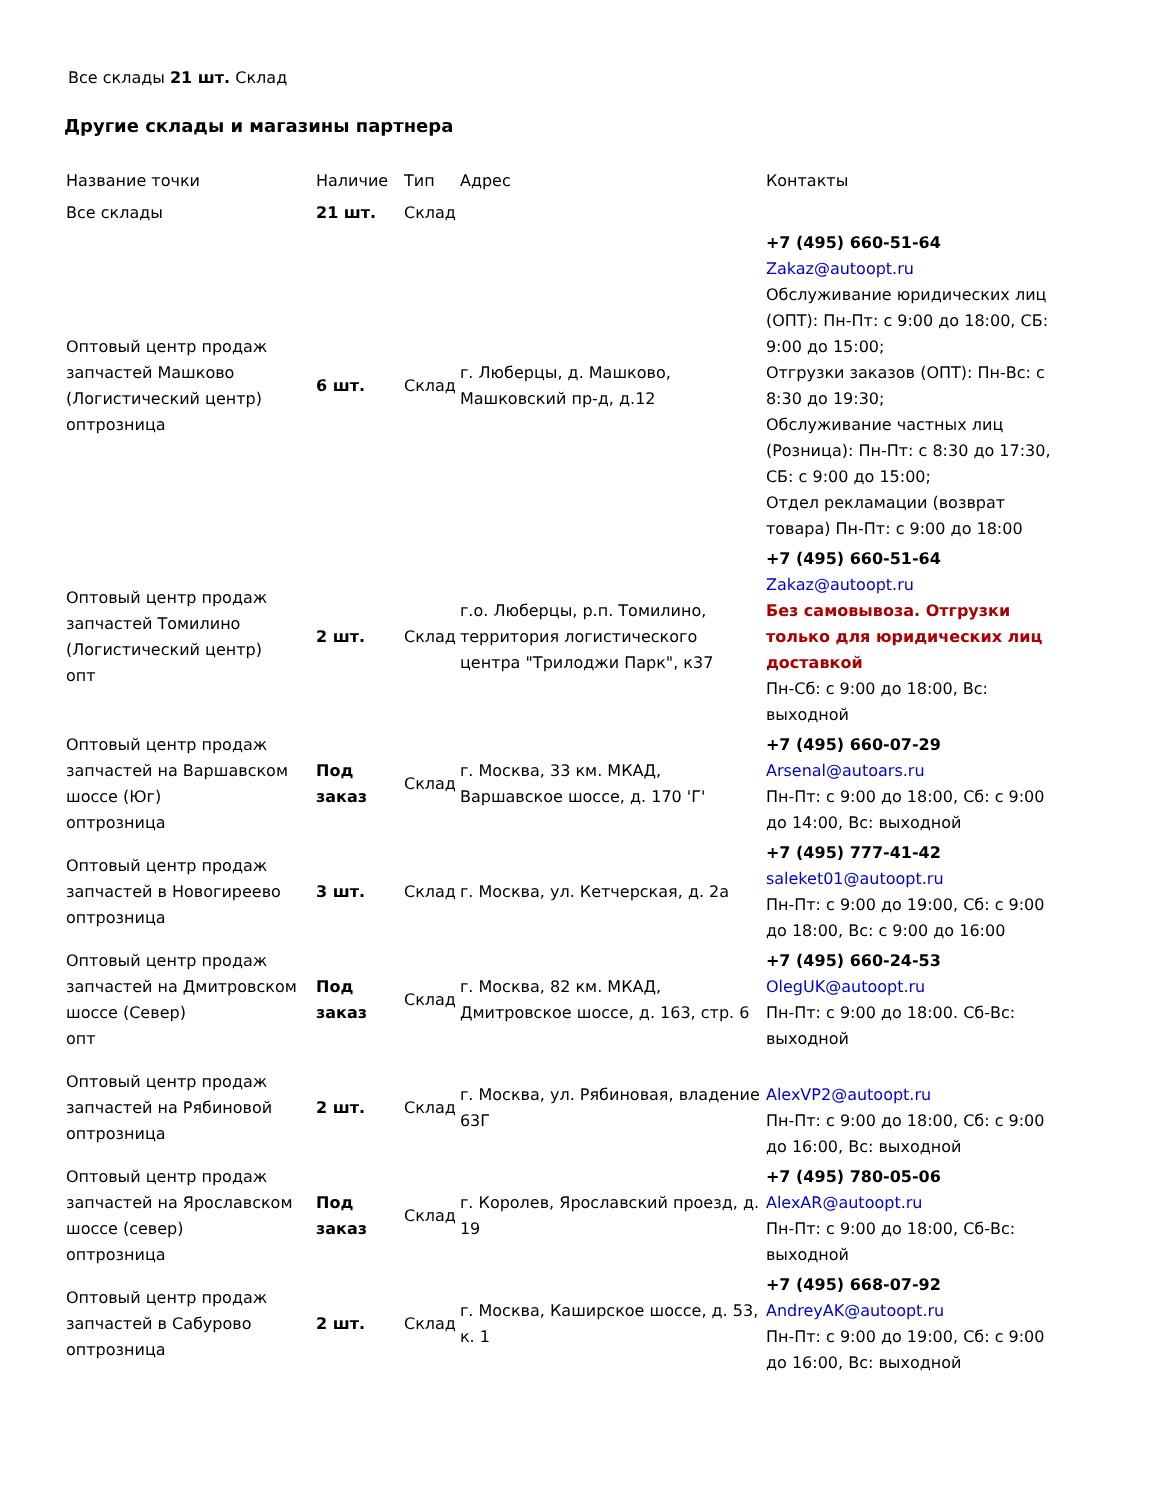Все склады 21 шт. Склад
Другие склады и магазины партнера
| Название точки | Наличие | Тип | Адрес | Контакты |
| --- | --- | --- | --- | --- |
| Все склады | 21 шт. | Склад | | |
| Оптовый центр продаж запчастей Машково (Логистический центр) оптрозница | 6 шт. | Склад | г. Люберцы, д. Машково, Машковский пр-д, д.12 | +7 (495) 660-51-64 Zakaz@autoopt.ru Обслуживание юридических лиц (ОПТ): Пн-Пт: с 9:00 до 18:00, СБ: 9:00 до 15:00; Отгрузки заказов (ОПТ): Пн-Вс: с 8:30 до 19:30; Обслуживание частных лиц (Розница): Пн-Пт: с 8:30 до 17:30, СБ: с 9:00 до 15:00; Отдел рекламации (возврат товара) Пн-Пт: с 9:00 до 18:00 |
| Оптовый центр продаж запчастей Томилино (Логистический центр) опт | 2 шт. | Склад | г.о. Люберцы, р.п. Томилино, территория логистического центра "Трилоджи Парк", к37 | +7 (495) 660-51-64 Zakaz@autoopt.ru Без самовывоза. Отгрузки только для юридических лиц доставкой Пн-Сб: с 9:00 до 18:00, Вс: выходной |
| Оптовый центр продаж запчастей на Варшавском шоссе (Юг) оптрозница | Под заказ | Склад | г. Москва, 33 км. МКАД, Варшавское шоссе, д. 170 'Г' | +7 (495) 660-07-29 Arsenal@autoars.ru Пн-Пт: с 9:00 до 18:00, Сб: с 9:00 до 14:00, Вс: выходной |
| Оптовый центр продаж запчастей в Новогиреево оптрозница | 3 шт. | Склад | г. Москва, ул. Кетчерская, д. 2а | +7 (495) 777-41-42 saleket01@autoopt.ru Пн-Пт: с 9:00 до 19:00, Сб: с 9:00 до 18:00, Вс: с 9:00 до 16:00 |
| Оптовый центр продаж запчастей на Дмитровском шоссе (Север) опт | Под заказ | Склад | г. Москва, 82 км. МКАД, Дмитровское шоссе, д. 163, стр. 6 | +7 (495) 660-24-53 OlegUK@autoopt.ru Пн-Пт: с 9:00 до 18:00. Сб-Вс: выходной |
| Оптовый центр продаж запчастей на Рябиновой оптрозница | 2 шт. | Склад | г. Москва, ул. Рябиновая, владение 63Г | AlexVP2@autoopt.ru Пн-Пт: с 9:00 до 18:00, Сб: с 9:00 до 16:00, Вс: выходной |
| Оптовый центр продаж запчастей на Ярославском шоссе (север) оптрозница | Под заказ | Склад | г. Королев, Ярославский проезд, д. 19 | +7 (495) 780-05-06 AlexAR@autoopt.ru Пн-Пт: с 9:00 до 18:00, Сб-Вс: выходной |
| Оптовый центр продаж запчастей в Сабурово оптрозница | 2 шт. | Склад | г. Москва, Каширское шоссе, д. 53, к. 1 | +7 (495) 668-07-92 AndreyAK@autoopt.ru Пн-Пт: с 9:00 до 19:00, Сб: с 9:00 до 16:00, Вс: выходной |